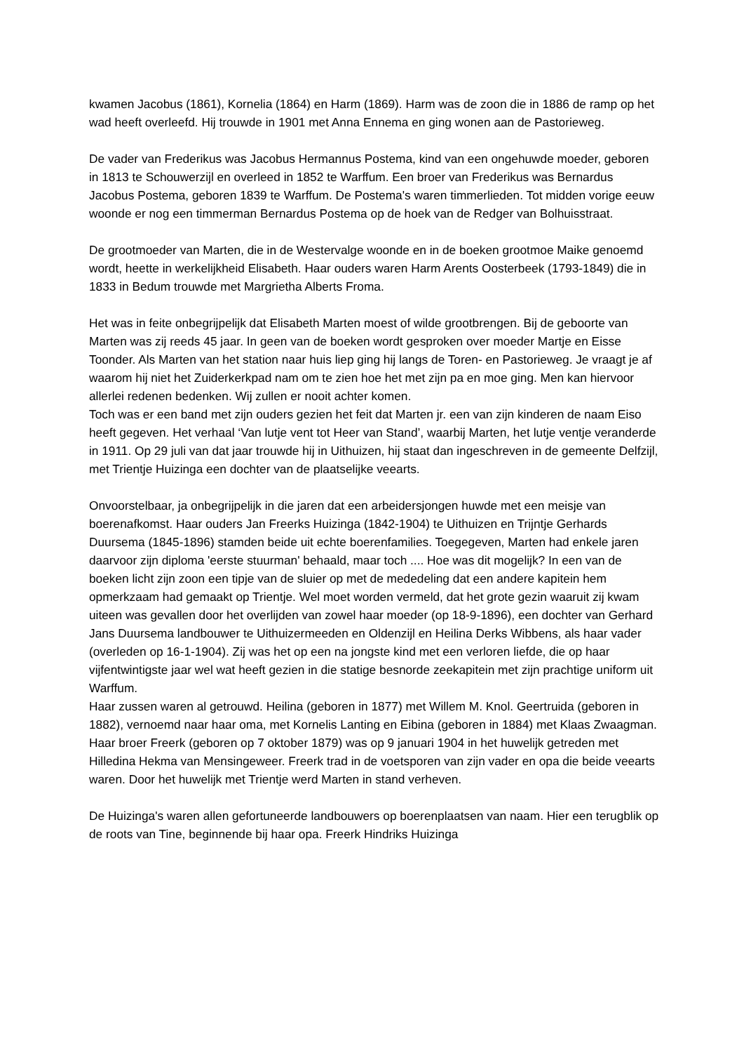kwamen Jacobus (1861), Kornelia (1864) en Harm (1869). Harm was de zoon die in 1886 de ramp op het wad heeft overleefd. Hij trouwde in 1901 met Anna Ennema en ging wonen aan de Pastorieweg.
De vader van Frederikus was Jacobus Hermannus Postema, kind van een ongehuwde moeder, geboren in 1813 te Schouwerzijl en overleed in 1852 te Warffum. Een broer van Frederikus was Bernardus Jacobus Postema, geboren 1839 te Warffum. De Postema's waren timmerlieden. Tot midden vorige eeuw woonde er nog een timmerman Bernardus Postema op de hoek van de Redger van Bolhuisstraat.
De grootmoeder van Marten, die in de Westervalge woonde en in de boeken grootmoe Maike genoemd wordt, heette in werkelijkheid Elisabeth. Haar ouders waren Harm Arents Oosterbeek (1793-1849) die in 1833 in Bedum trouwde met Margrietha Alberts Froma.
Het was in feite onbegrijpelijk dat Elisabeth Marten moest of wilde grootbrengen. Bij de geboorte van Marten was zij reeds 45 jaar. In geen van de boeken wordt gesproken over moeder Martje en Eisse Toonder. Als Marten van het station naar huis liep ging hij langs de Toren- en Pastorieweg. Je vraagt je af waarom hij niet het Zuiderkerkpad nam om te zien hoe het met zijn pa en moe ging. Men kan hiervoor allerlei redenen bedenken. Wij zullen er nooit achter komen.
Toch was er een band met zijn ouders gezien het feit dat Marten jr. een van zijn kinderen de naam Eiso heeft gegeven. Het verhaal ‘Van lutje vent tot Heer van Stand’, waarbij Marten, het lutje ventje veranderde in 1911. Op 29 juli van dat jaar trouwde hij in Uithuizen, hij staat dan ingeschreven in de gemeente Delfzijl, met Trientje Huizinga een dochter van de plaatselijke veearts.
Onvoorstelbaar, ja onbegrijpelijk in die jaren dat een arbeidersjongen huwde met een meisje van boerenafkomst. Haar ouders Jan Freerks Huizinga (1842-1904) te Uithuizen en Trijntje Gerhards Duursema (1845-1896) stamden beide uit echte boerenfamilies. Toegegeven, Marten had enkele jaren daarvoor zijn diploma 'eerste stuurman' behaald, maar toch .... Hoe was dit mogelijk? In een van de boeken licht zijn zoon een tipje van de sluier op met de mededeling dat een andere kapitein hem opmerkzaam had gemaakt op Trientje. Wel moet worden vermeld, dat het grote gezin waaruit zij kwam uiteen was gevallen door het overlijden van zowel haar moeder (op 18-9-1896), een dochter van Gerhard Jans Duursema landbouwer te Uithuizermeeden en Oldenzijl en Heilina Derks Wibbens, als haar vader (overleden op 16-1-1904). Zij was het op een na jongste kind met een verloren liefde, die op haar vijfentwintigste jaar wel wat heeft gezien in die statige besnorde zeekapitein met zijn prachtige uniform uit Warffum.
Haar zussen waren al getrouwd. Heilina (geboren in 1877) met Willem M. Knol. Geertruida (geboren in 1882), vernoemd naar haar oma, met Kornelis Lanting en Eibina (geboren in 1884) met Klaas Zwaagman. Haar broer Freerk (geboren op 7 oktober 1879) was op 9 januari 1904 in het huwelijk getreden met Hilledina Hekma van Mensingeweer. Freerk trad in de voetsporen van zijn vader en opa die beide veearts waren. Door het huwelijk met Trientje werd Marten in stand verheven.
De Huizinga's waren allen gefortuneerde landbouwers op boerenplaatsen van naam. Hier een terugblik op de roots van Tine, beginnende bij haar opa. Freerk Hindriks Huizinga